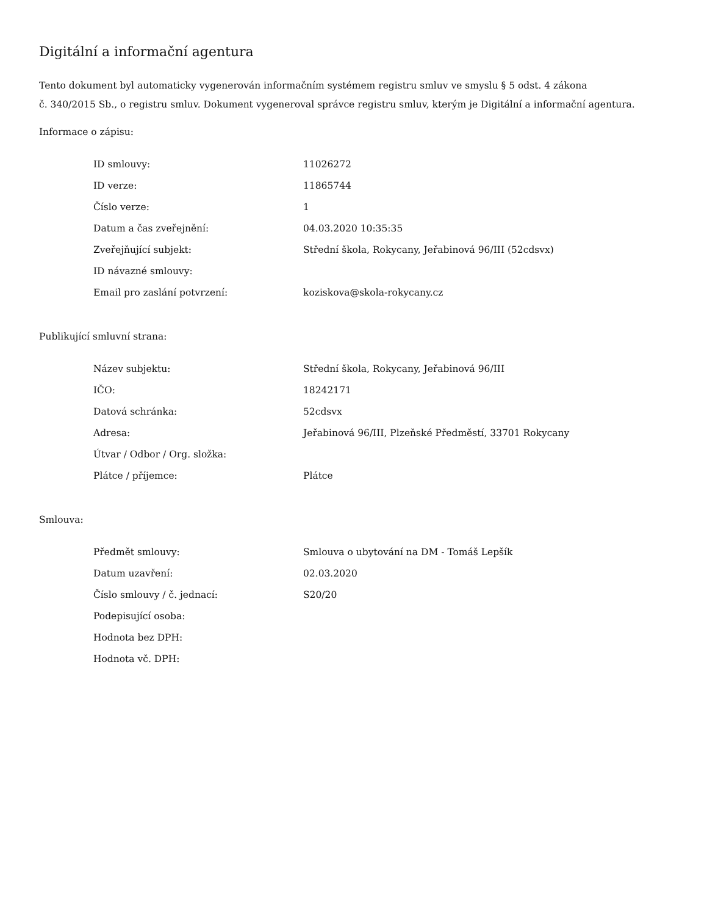Digitální a informační agentura
Tento dokument byl automaticky vygenerován informačním systémem registru smluv ve smyslu § 5 odst. 4 zákona
č. 340/2015 Sb., o registru smluv. Dokument vygeneroval správce registru smluv, kterým je Digitální a informační agentura.
Informace o zápisu:
| ID smlouvy: | 11026272 |
| ID verze: | 11865744 |
| Číslo verze: | 1 |
| Datum a čas zveřejnění: | 04.03.2020 10:35:35 |
| Zveřejňující subjekt: | Střední škola, Rokycany, Jeřabinová 96/III (52cdsvx) |
| ID návazné smlouvy: | |
| Email pro zaslání potvrzení: | koziskova@skola-rokycany.cz |
Publikující smluvní strana:
| Název subjektu: | Střední škola, Rokycany, Jeřabinová 96/III |
| IČO: | 18242171 |
| Datová schránka: | 52cdsvx |
| Adresa: | Jeřabinová 96/III, Plzeňské Předměstí, 33701 Rokycany |
| Útvar / Odbor / Org. složka: | |
| Plátce / příjemce: | Plátce |
Smlouva:
| Předmět smlouvy: | Smlouva o ubytování na DM - Tomáš Lepšík |
| Datum uzavření: | 02.03.2020 |
| Číslo smlouvy / č. jednací: | S20/20 |
| Podepisující osoba: | |
| Hodnota bez DPH: | |
| Hodnota vč. DPH: | |